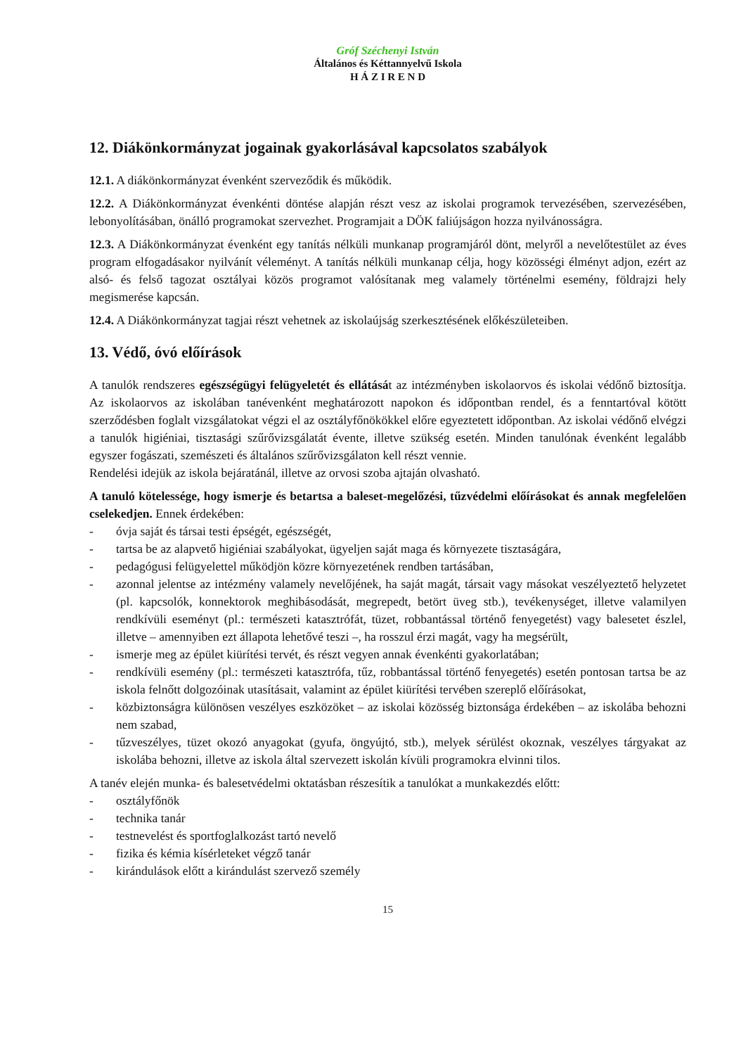Gróf Széchenyi István
Általános és Kéttannyelvű Iskola
H Á Z I R E N D
12. Diákönkormányzat jogainak gyakorlásával kapcsolatos szabályok
12.1. A diákönkormányzat évenként szerveződik és működik.
12.2. A Diákönkormányzat évenkénti döntése alapján részt vesz az iskolai programok tervezésében, szervezésében, lebonyolításában, önálló programokat szervezhet. Programjait a DÖK faliújságon hozza nyilvánosságra.
12.3. A Diákönkormányzat évenként egy tanítás nélküli munkanap programjáról dönt, melyről a nevelőtestület az éves program elfogadásakor nyilvánít véleményt. A tanítás nélküli munkanap célja, hogy közösségi élményt adjon, ezért az alsó- és felső tagozat osztályai közös programot valósítanak meg valamely történelmi esemény, földrajzi hely megismerése kapcsán.
12.4. A Diákönkormányzat tagjai részt vehetnek az iskolaújság szerkesztésének előkészületeiben.
13. Védő, óvó előírások
A tanulók rendszeres egészségügyi felügyeletét és ellátását az intézményben iskolaorvos és iskolai védőnő biztosítja. Az iskolaorvos az iskolában tanévenként meghatározott napokon és időpontban rendel, és a fenntartóval kötött szerződésben foglalt vizsgálatokat végzi el az osztályfőnökökkel előre egyeztetett időpontban. Az iskolai védőnő elvégzi a tanulók higiéniai, tisztasági szűrővizsgálatát évente, illetve szükség esetén. Minden tanulónak évenként legalább egyszer fogászati, szemészeti és általános szűrővizsgálaton kell részt vennie.
Rendelési idejük az iskola bejáratánál, illetve az orvosi szoba ajtaján olvasható.
A tanuló kötelessége, hogy ismerje és betartsa a baleset-megelőzési, tűzvédelmi előírásokat és annak megfelelően cselekedjen. Ennek érdekében:
- óvja saját és társai testi épségét, egészségét,
- tartsa be az alapvető higiéniai szabályokat, ügyeljen saját maga és környezete tisztaságára,
- pedagógusi felügyelettel működjön közre környezetének rendben tartásában,
- azonnal jelentse az intézmény valamely nevelőjének, ha saját magát, társait vagy másokat veszélyeztető helyzetet (pl. kapcsolók, konnektorok meghibásodását, megrepedt, betört üveg stb.), tevékenységet, illetve valamilyen rendkívüli eseményt (pl.: természeti katasztrófát, tüzet, robbantással történő fenyegetést) vagy balesetet észlel, illetve – amennyiben ezt állapota lehetővé teszi –, ha rosszul érzi magát, vagy ha megsérült,
- ismerje meg az épület kiürítési tervét, és részt vegyen annak évenkénti gyakorlatában;
- rendkívüli esemény (pl.: természeti katasztrófa, tűz, robbantással történő fenyegetés) esetén pontosan tartsa be az iskola felnőtt dolgozóinak utasításait, valamint az épület kiürítési tervében szereplő előírásokat,
- közbiztonságra különösen veszélyes eszközöket – az iskolai közösség biztonsága érdekében – az iskolába behozni nem szabad,
- tűzveszélyes, tüzet okozó anyagokat (gyufa, öngyújtó, stb.), melyek sérülést okoznak, veszélyes tárgyakat az iskolába behozni, illetve az iskola által szervezett iskolán kívüli programokra elvinni tilos.
A tanév elején munka- és balesetvédelmi oktatásban részesítik a tanulókat a munkakezdés előtt:
- osztályfőnök
- technika tanár
- testnevelést és sportfoglalkozást tartó nevelő
- fizika és kémia kísérleteket végző tanár
- kirándulások előtt a kirándulást szervező személy
15